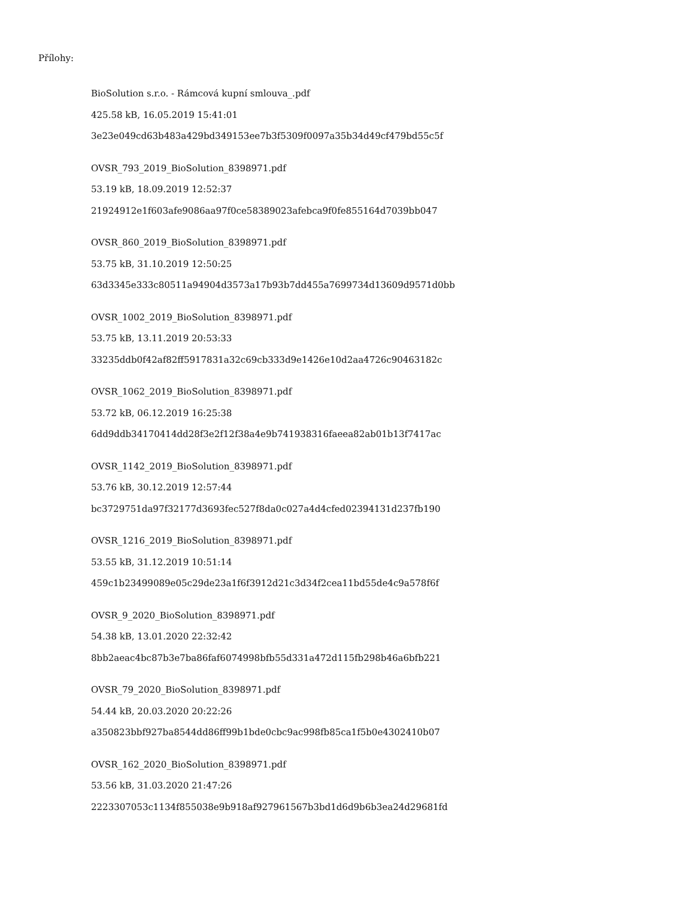Přílohy:
BioSolution s.r.o. - Rámcová kupní smlouva_.pdf
425.58 kB, 16.05.2019 15:41:01
3e23e049cd63b483a429bd349153ee7b3f5309f0097a35b34d49cf479bd55c5f
OVSR_793_2019_BioSolution_8398971.pdf
53.19 kB, 18.09.2019 12:52:37
21924912e1f603afe9086aa97f0ce58389023afebca9f0fe855164d7039bb047
OVSR_860_2019_BioSolution_8398971.pdf
53.75 kB, 31.10.2019 12:50:25
63d3345e333c80511a94904d3573a17b93b7dd455a7699734d13609d9571d0bb
OVSR_1002_2019_BioSolution_8398971.pdf
53.75 kB, 13.11.2019 20:53:33
33235ddb0f42af82ff5917831a32c69cb333d9e1426e10d2aa4726c90463182c
OVSR_1062_2019_BioSolution_8398971.pdf
53.72 kB, 06.12.2019 16:25:38
6dd9ddb34170414dd28f3e2f12f38a4e9b741938316faeea82ab01b13f7417ac
OVSR_1142_2019_BioSolution_8398971.pdf
53.76 kB, 30.12.2019 12:57:44
bc3729751da97f32177d3693fec527f8da0c027a4d4cfed02394131d237fb190
OVSR_1216_2019_BioSolution_8398971.pdf
53.55 kB, 31.12.2019 10:51:14
459c1b23499089e05c29de23a1f6f3912d21c3d34f2cea11bd55de4c9a578f6f
OVSR_9_2020_BioSolution_8398971.pdf
54.38 kB, 13.01.2020 22:32:42
8bb2aeac4bc87b3e7ba86faf6074998bfb55d331a472d115fb298b46a6bfb221
OVSR_79_2020_BioSolution_8398971.pdf
54.44 kB, 20.03.2020 20:22:26
a350823bbf927ba8544dd86ff99b1bde0cbc9ac998fb85ca1f5b0e4302410b07
OVSR_162_2020_BioSolution_8398971.pdf
53.56 kB, 31.03.2020 21:47:26
2223307053c1134f855038e9b918af927961567b3bd1d6d9b6b3ea24d29681fd